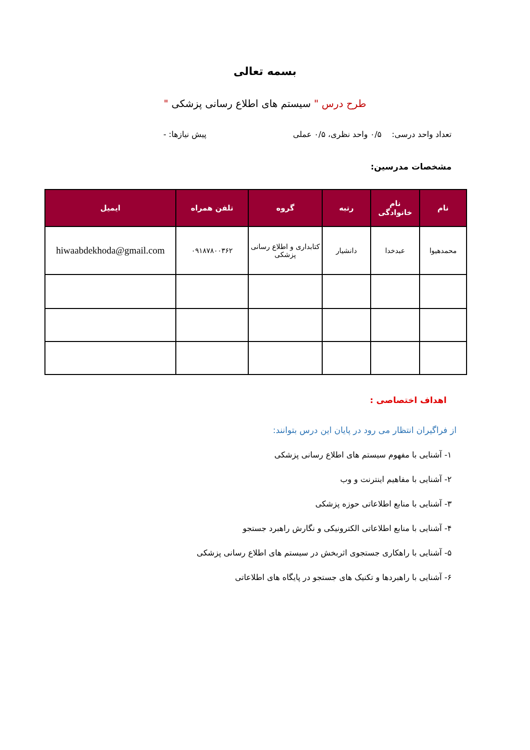بسمه تعالی
طرح درس " سیستم های اطلاع رسانی پزشکی "
تعداد واحد درسی: ۰/۵ واحد نظری، ۰/۵ عملی پیش نیازها: -
مشخصات مدرسین:
| نام | نام خانوادگی | رتبه | گروه | تلفن همراه | ایمیل |
| --- | --- | --- | --- | --- | --- |
| محمدهیوا | عبدخدا | دانشیار | کتابداری و اطلاع رسانی پزشکی | ۰۹۱۸۷۸۰۰۳۶۲ | hiwaabdekhoda@gmail.com |
اهداف اختصاصی :
از فراگیران انتظار می رود در پایان این درس بتوانند:
۱- آشنایی با مفهوم سیستم های اطلاع رسانی پزشکی
۲- آشنایی با مفاهیم اینترنت و وب
۳- آشنایی با منابع اطلاعاتی حوزه پزشکی
۴- آشنایی با منابع اطلاعاتی الکترونیکی و نگارش راهبرد جستجو
۵- آشنایی با راهکاری جستجوی اثربخش در سیستم های اطلاع رسانی پزشکی
۶- آشنایی با راهبردها و تکنیک های جستجو در پایگاه های اطلاعاتی